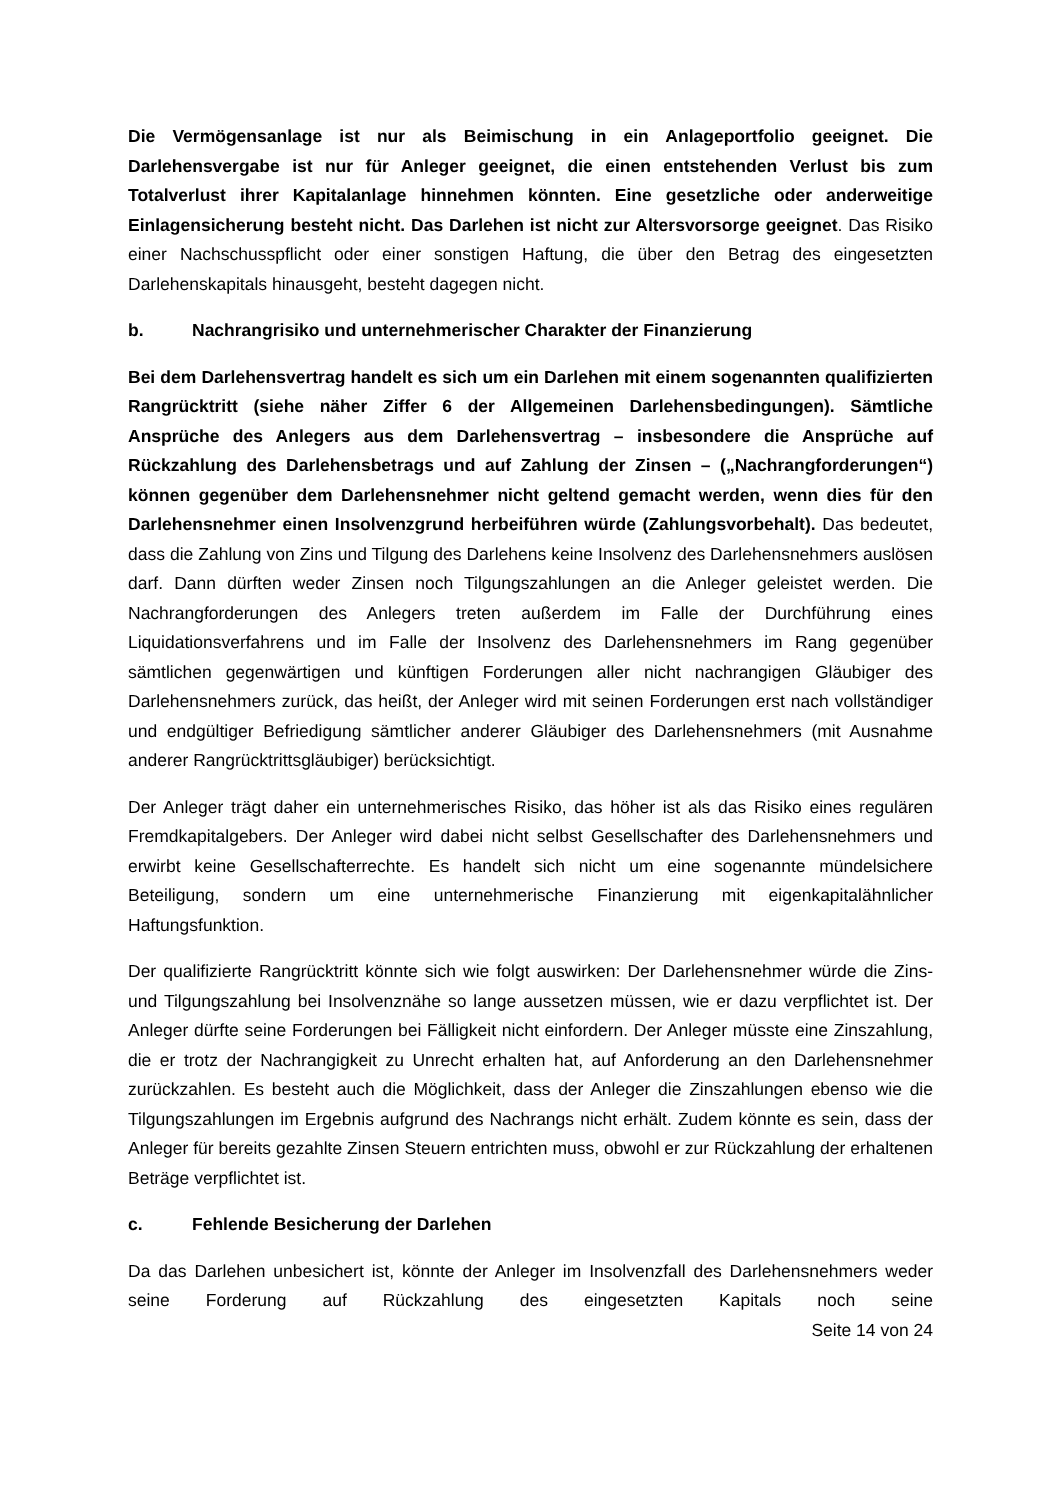Die Vermögensanlage ist nur als Beimischung in ein Anlageportfolio geeignet. Die Darlehensvergabe ist nur für Anleger geeignet, die einen entstehenden Verlust bis zum Totalverlust ihrer Kapitalanlage hinnehmen könnten. Eine gesetzliche oder anderweitige Einlagensicherung besteht nicht. Das Darlehen ist nicht zur Altersvorsorge geeignet. Das Risiko einer Nachschusspflicht oder einer sonstigen Haftung, die über den Betrag des eingesetzten Darlehenskapitals hinausgeht, besteht dagegen nicht.
b. Nachrangrisiko und unternehmerischer Charakter der Finanzierung
Bei dem Darlehensvertrag handelt es sich um ein Darlehen mit einem sogenannten qualifizierten Rangrücktritt (siehe näher Ziffer 6 der Allgemeinen Darlehensbedingungen). Sämtliche Ansprüche des Anlegers aus dem Darlehensvertrag – insbesondere die Ansprüche auf Rückzahlung des Darlehensbetrags und auf Zahlung der Zinsen – („Nachrangforderungen“) können gegenüber dem Darlehensnehmer nicht geltend gemacht werden, wenn dies für den Darlehensnehmer einen Insolvenzgrund herbeiführen würde (Zahlungsvorbehalt). Das bedeutet, dass die Zahlung von Zins und Tilgung des Darlehens keine Insolvenz des Darlehensnehmers auslösen darf. Dann dürften weder Zinsen noch Tilgungszahlungen an die Anleger geleistet werden. Die Nachrangforderungen des Anlegers treten außerdem im Falle der Durchführung eines Liquidationsverfahrens und im Falle der Insolvenz des Darlehensnehmers im Rang gegenüber sämtlichen gegenwärtigen und künftigen Forderungen aller nicht nachrangigen Gläubiger des Darlehensnehmers zurück, das heißt, der Anleger wird mit seinen Forderungen erst nach vollständiger und endgültiger Befriedigung sämtlicher anderer Gläubiger des Darlehensnehmers (mit Ausnahme anderer Rangrücktrittsgläubiger) berücksichtigt.
Der Anleger trägt daher ein unternehmerisches Risiko, das höher ist als das Risiko eines regulären Fremdkapitalgebers. Der Anleger wird dabei nicht selbst Gesellschafter des Darlehensnehmers und erwirbt keine Gesellschafterrechte. Es handelt sich nicht um eine sogenannte mündelsichere Beteiligung, sondern um eine unternehmerische Finanzierung mit eigenkapitalähnlicher Haftungsfunktion.
Der qualifizierte Rangrücktritt könnte sich wie folgt auswirken: Der Darlehensnehmer würde die Zins- und Tilgungszahlung bei Insolvenznähe so lange aussetzen müssen, wie er dazu verpflichtet ist. Der Anleger dürfte seine Forderungen bei Fälligkeit nicht einfordern. Der Anleger müsste eine Zinszahlung, die er trotz der Nachrangigkeit zu Unrecht erhalten hat, auf Anforderung an den Darlehensnehmer zurückzahlen. Es besteht auch die Möglichkeit, dass der Anleger die Zinszahlungen ebenso wie die Tilgungszahlungen im Ergebnis aufgrund des Nachrangs nicht erhält. Zudem könnte es sein, dass der Anleger für bereits gezahlte Zinsen Steuern entrichten muss, obwohl er zur Rückzahlung der erhaltenen Beträge verpflichtet ist.
c. Fehlende Besicherung der Darlehen
Da das Darlehen unbesichert ist, könnte der Anleger im Insolvenzfall des Darlehensnehmers weder seine Forderung auf Rückzahlung des eingesetzten Kapitals noch seine
Seite 14 von 24